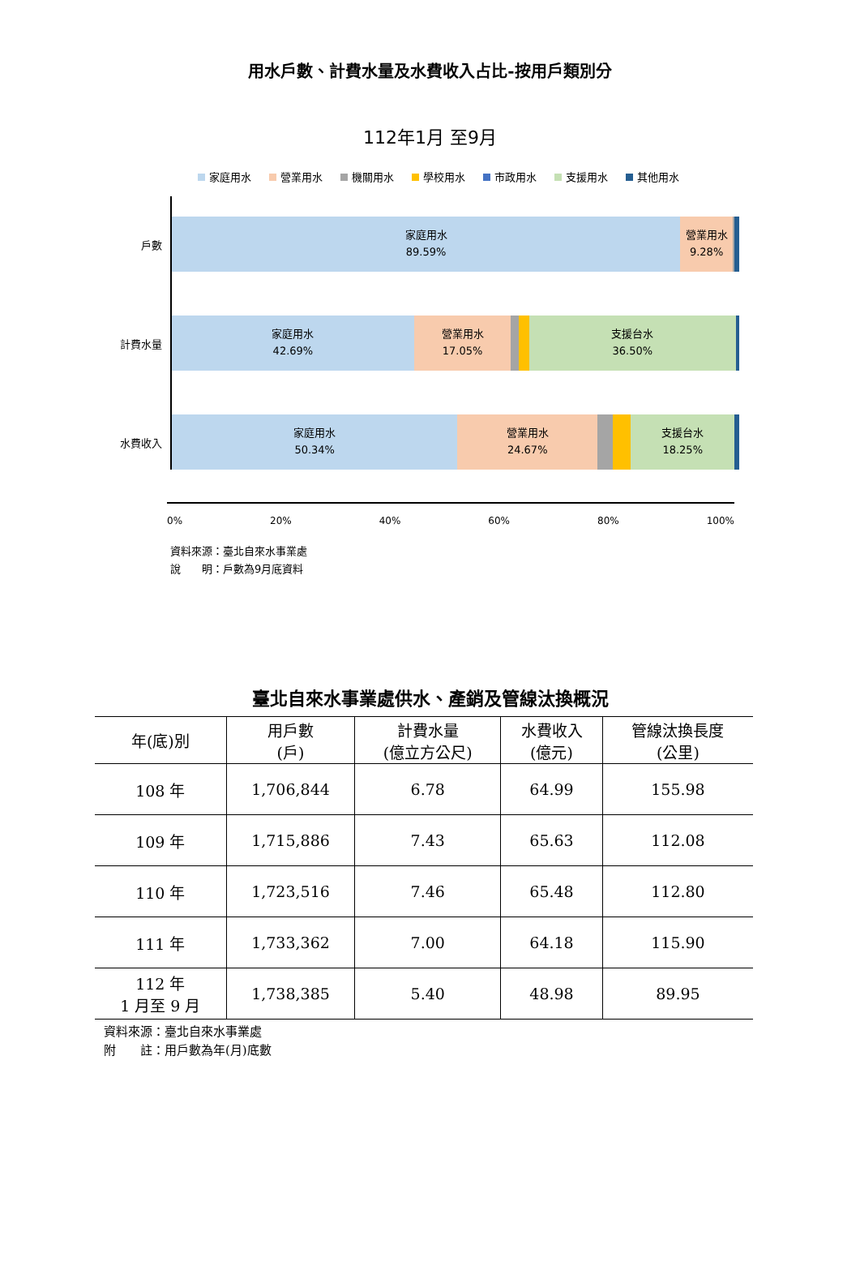用水戶數、計費水量及水費收入占比-按用戶類別分
112年1月 至9月
家庭用水 營業用水 機關用水 學校用水 市政用水 支援用水 其他用水
戶數
家庭用水
89.59%
營業用水
9.28%
計費水量
家庭用水
42.69%
營業用水
17.05%
支援台水
36.50%
水費收入
家庭用水
50.34%
營業用水
24.67%
支援台水
18.25%
0% 20% 40% 60% 80% 100%
資料來源：臺北自來水事業處
說　　明：戶數為9月底資料
臺北自來水事業處供水、產銷及管線汰換概況
| 年(底)別 | 用戶數 (戶) | 計費水量 (億立方公尺) | 水費收入 (億元) | 管線汰換長度 (公里) |
| --- | --- | --- | --- | --- |
| 108 年 | 1,706,844 | 6.78 | 64.99 | 155.98 |
| 109 年 | 1,715,886 | 7.43 | 65.63 | 112.08 |
| 110 年 | 1,723,516 | 7.46 | 65.48 | 112.80 |
| 111 年 | 1,733,362 | 7.00 | 64.18 | 115.90 |
| 112 年 1 月至 9 月 | 1,738,385 | 5.40 | 48.98 | 89.95 |
資料來源：臺北自來水事業處
附　　註：用戶數為年(月)底數